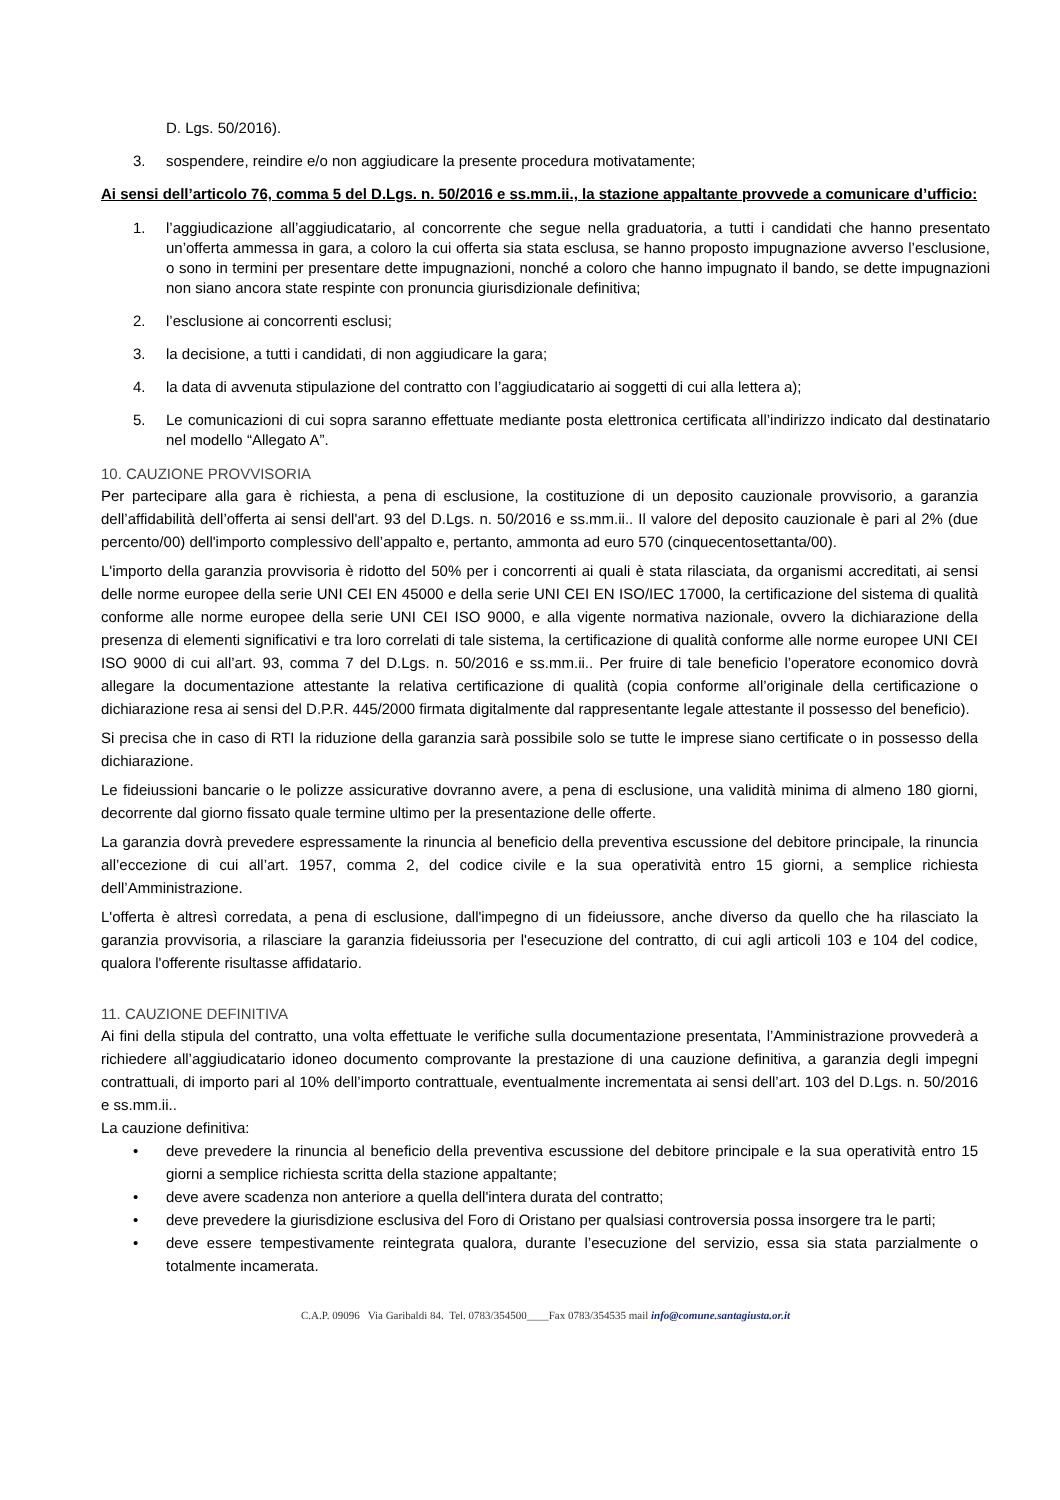D. Lgs. 50/2016).
3. sospendere, reindire e/o non aggiudicare la presente procedura motivatamente;
Ai sensi dell’articolo 76, comma 5 del D.Lgs. n. 50/2016 e ss.mm.ii., la stazione appaltante provvede a comunicare d’ufficio:
1. l’aggiudicazione all’aggiudicatario, al concorrente che segue nella graduatoria, a tutti i candidati che hanno presentato un’offerta ammessa in gara, a coloro la cui offerta sia stata esclusa, se hanno proposto impugnazione avverso l’esclusione, o sono in termini per presentare dette impugnazioni, nonché a coloro che hanno impugnato il bando, se dette impugnazioni non siano ancora state respinte con pronuncia giurisdizionale definitiva;
2. l’esclusione ai concorrenti esclusi;
3. la decisione, a tutti i candidati, di non aggiudicare la gara;
4. la data di avvenuta stipulazione del contratto con l’aggiudicatario ai soggetti di cui alla lettera a);
5. Le comunicazioni di cui sopra saranno effettuate mediante posta elettronica certificata all’indirizzo indicato dal destinatario nel modello “Allegato A”.
10. CAUZIONE PROVVISORIA
Per partecipare alla gara è richiesta, a pena di esclusione, la costituzione di un deposito cauzionale provvisorio, a garanzia dell’affidabilità dell’offerta ai sensi dell'art. 93 del D.Lgs. n. 50/2016 e ss.mm.ii.. Il valore del deposito cauzionale è pari al 2% (due percento/00) dell'importo complessivo dell’appalto e, pertanto, ammonta ad euro 570 (cinquecentosettanta/00).
L'importo della garanzia provvisoria è ridotto del 50% per i concorrenti ai quali è stata rilasciata, da organismi accreditati, ai sensi delle norme europee della serie UNI CEI EN 45000 e della serie UNI CEI EN ISO/IEC 17000, la certificazione del sistema di qualità conforme alle norme europee della serie UNI CEI ISO 9000, e alla vigente normativa nazionale, ovvero la dichiarazione della presenza di elementi significativi e tra loro correlati di tale sistema, la certificazione di qualità conforme alle norme europee UNI CEI ISO 9000 di cui all’art. 93, comma 7 del D.Lgs. n. 50/2016 e ss.mm.ii.. Per fruire di tale beneficio l’operatore economico dovrà allegare la documentazione attestante la relativa certificazione di qualità (copia conforme all’originale della certificazione o dichiarazione resa ai sensi del D.P.R. 445/2000 firmata digitalmente dal rappresentante legale attestante il possesso del beneficio).
Si precisa che in caso di RTI la riduzione della garanzia sarà possibile solo se tutte le imprese siano certificate o in possesso della dichiarazione.
Le fideiussioni bancarie o le polizze assicurative dovranno avere, a pena di esclusione, una validità minima di almeno 180 giorni, decorrente dal giorno fissato quale termine ultimo per la presentazione delle offerte.
La garanzia dovrà prevedere espressamente la rinuncia al beneficio della preventiva escussione del debitore principale, la rinuncia all’eccezione di cui all’art. 1957, comma 2, del codice civile e la sua operatività entro 15 giorni, a semplice richiesta dell’Amministrazione.
L'offerta è altresì corredata, a pena di esclusione, dall'impegno di un fideiussore, anche diverso da quello che ha rilasciato la garanzia provvisoria, a rilasciare la garanzia fideiussoria per l'esecuzione del contratto, di cui agli articoli 103 e 104 del codice, qualora l'offerente risultasse affidatario.
11. CAUZIONE DEFINITIVA
Ai fini della stipula del contratto, una volta effettuate le verifiche sulla documentazione presentata, l’Amministrazione provvederà a richiedere all’aggiudicatario idoneo documento comprovante la prestazione di una cauzione definitiva, a garanzia degli impegni contrattuali, di importo pari al 10% dell’importo contrattuale, eventualmente incrementata ai sensi dell’art. 103 del D.Lgs. n. 50/2016 e ss.mm.ii..
La cauzione definitiva:
• deve prevedere la rinuncia al beneficio della preventiva escussione del debitore principale e la sua operatività entro 15 giorni a semplice richiesta scritta della stazione appaltante;
• deve avere scadenza non anteriore a quella dell'intera durata del contratto;
• deve prevedere la giurisdizione esclusiva del Foro di Oristano per qualsiasi controversia possa insorgere tra le parti;
• deve essere tempestivamente reintegrata qualora, durante l’esecuzione del servizio, essa sia stata parzialmente o totalmente incamerata.
C.A.P. 09096 Via Garibaldi 84. Tel. 0783/354500____Fax 0783/354535 mail info@comune.santagiusta.or.it